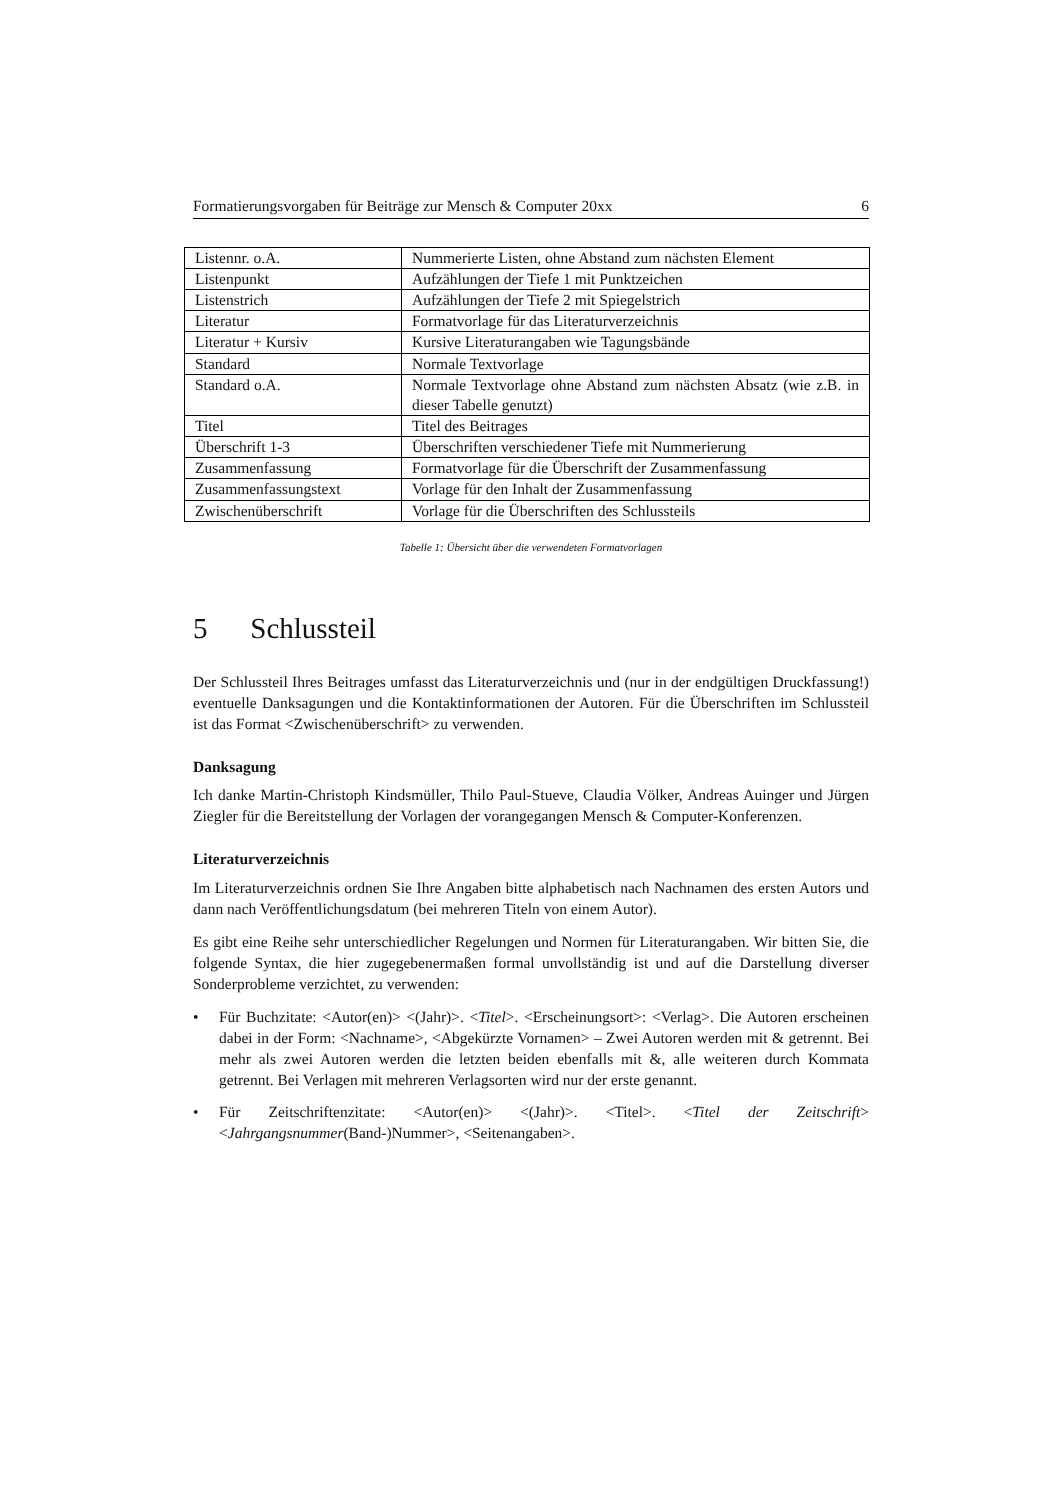Formatierungsvorgaben für Beiträge zur Mensch & Computer 20xx 6
| Listennr. o.A. | Nummerierte Listen, ohne Abstand zum nächsten Element |
| Listenpunkt | Aufzählungen der Tiefe 1 mit Punktzeichen |
| Listenstrich | Aufzählungen der Tiefe 2 mit Spiegelstrich |
| Literatur | Formatvorlage für das Literaturverzeichnis |
| Literatur + Kursiv | Kursive Literaturangaben wie Tagungsbände |
| Standard | Normale Textvorlage |
| Standard o.A. | Normale Textvorlage ohne Abstand zum nächsten Absatz (wie z.B. in dieser Tabelle genutzt) |
| Titel | Titel des Beitrages |
| Überschrift 1-3 | Überschriften verschiedener Tiefe mit Nummerierung |
| Zusammenfassung | Formatvorlage für die Überschrift der Zusammenfassung |
| Zusammenfassungstext | Vorlage für den Inhalt der Zusammenfassung |
| Zwischenüberschrift | Vorlage für die Überschriften des Schlussteils |
Tabelle 1: Übersicht über die verwendeten Formatvorlagen
5 Schlussteil
Der Schlussteil Ihres Beitrages umfasst das Literaturverzeichnis und (nur in der endgültigen Druckfassung!) eventuelle Danksagungen und die Kontaktinformationen der Autoren. Für die Überschriften im Schlussteil ist das Format <Zwischenüberschrift> zu verwenden.
Danksagung
Ich danke Martin-Christoph Kindsmüller, Thilo Paul-Stueve, Claudia Völker, Andreas Auinger und Jürgen Ziegler für die Bereitstellung der Vorlagen der vorangegangen Mensch & Computer-Konferenzen.
Literaturverzeichnis
Im Literaturverzeichnis ordnen Sie Ihre Angaben bitte alphabetisch nach Nachnamen des ersten Autors und dann nach Veröffentlichungsdatum (bei mehreren Titeln von einem Autor).
Es gibt eine Reihe sehr unterschiedlicher Regelungen und Normen für Literaturangaben. Wir bitten Sie, die folgende Syntax, die hier zugegebenermaßen formal unvollständig ist und auf die Darstellung diverser Sonderprobleme verzichtet, zu verwenden:
• Für Buchzitate: <Autor(en)> <(Jahr)>. <Titel>. <Erscheinungsort>: <Verlag>. Die Autoren erscheinen dabei in der Form: <Nachname>, <Abgekürzte Vornamen> – Zwei Autoren werden mit & getrennt. Bei mehr als zwei Autoren werden die letzten beiden ebenfalls mit &, alle weiteren durch Kommata getrennt. Bei Verlagen mit mehreren Verlagsorten wird nur der erste genannt.
• Für Zeitschriftenzitate: <Autor(en)> <(Jahr)>. <Titel>. <Titel der Zeitschrift> <Jahrgangsnummer(Band-)Nummer>, <Seitenangaben>.